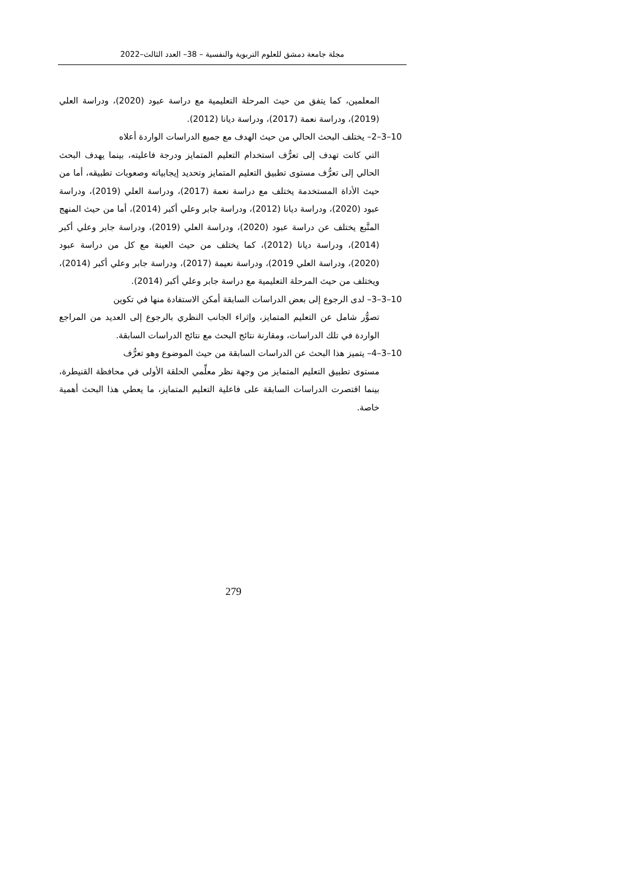مجلة جامعة دمشق للعلوم التربوية والنفسية – 38– العدد الثالث–2022
المعلمين، كما يتفق من حيث المرحلة التعليمية مع دراسة عبود (2020)، ودراسة العلي (2019)، ودراسة نعمة (2017)، ودراسة ديانا (2012).
10–3–2– يختلف البحث الحالي من حيث الهدف مع جميع الدراسات الواردة أعلاه
التي كانت تهدف إلى تعرُّف استخدام التعليم المتمايز ودرجة فاعليته، بينما يهدف البحث الحالي إلى تعرُّف مستوى تطبيق التعليم المتمايز وتحديد إيجابياته وصعوبات تطبيقه، أما من حيث الأداة المستخدمة يختلف مع دراسة نعمة (2017)، ودراسة العلي (2019)، ودراسة عبود (2020)، ودراسة ديانا (2012)، ودراسة جابر وعلي أكبر (2014)، أما من حيث المنهج المتَّبع يختلف عن دراسة عبود (2020)، ودراسة العلي (2019)، ودراسة جابر وعلي أكبر (2014)، ودراسة ديانا (2012)، كما يختلف من حيث العينة مع كل من دراسة عبود (2020)، ودراسة العلي 2019)، ودراسة نعيمة (2017)، ودراسة جابر وعلي أكبر (2014)، ويختلف من حيث المرحلة التعليمية مع دراسة جابر وعلي أكبر (2014).
10–3–3– لدى الرجوع إلى بعض الدراسات السابقة أمكن الاستفادة منها في تكوين
تصوُّر شامل عن التعليم المتمايز، وإثراء الجانب النظري بالرجوع إلى العديد من المراجع الواردة في تلك الدراسات، ومقارنة نتائج البحث مع نتائج الدراسات السابقة.
10–3–4– يتميز هذا البحث عن الدراسات السابقة من حيث الموضوع وهو تعرُّف
مستوى تطبيق التعليم المتمايز من وجهة نظر معلِّمي الحلقة الأولى في محافظة القنيطرة، بينما اقتصرت الدراسات السابقة على فاعلية التعليم المتمايز، ما يعطي هذا البحث أهمية خاصة.
279